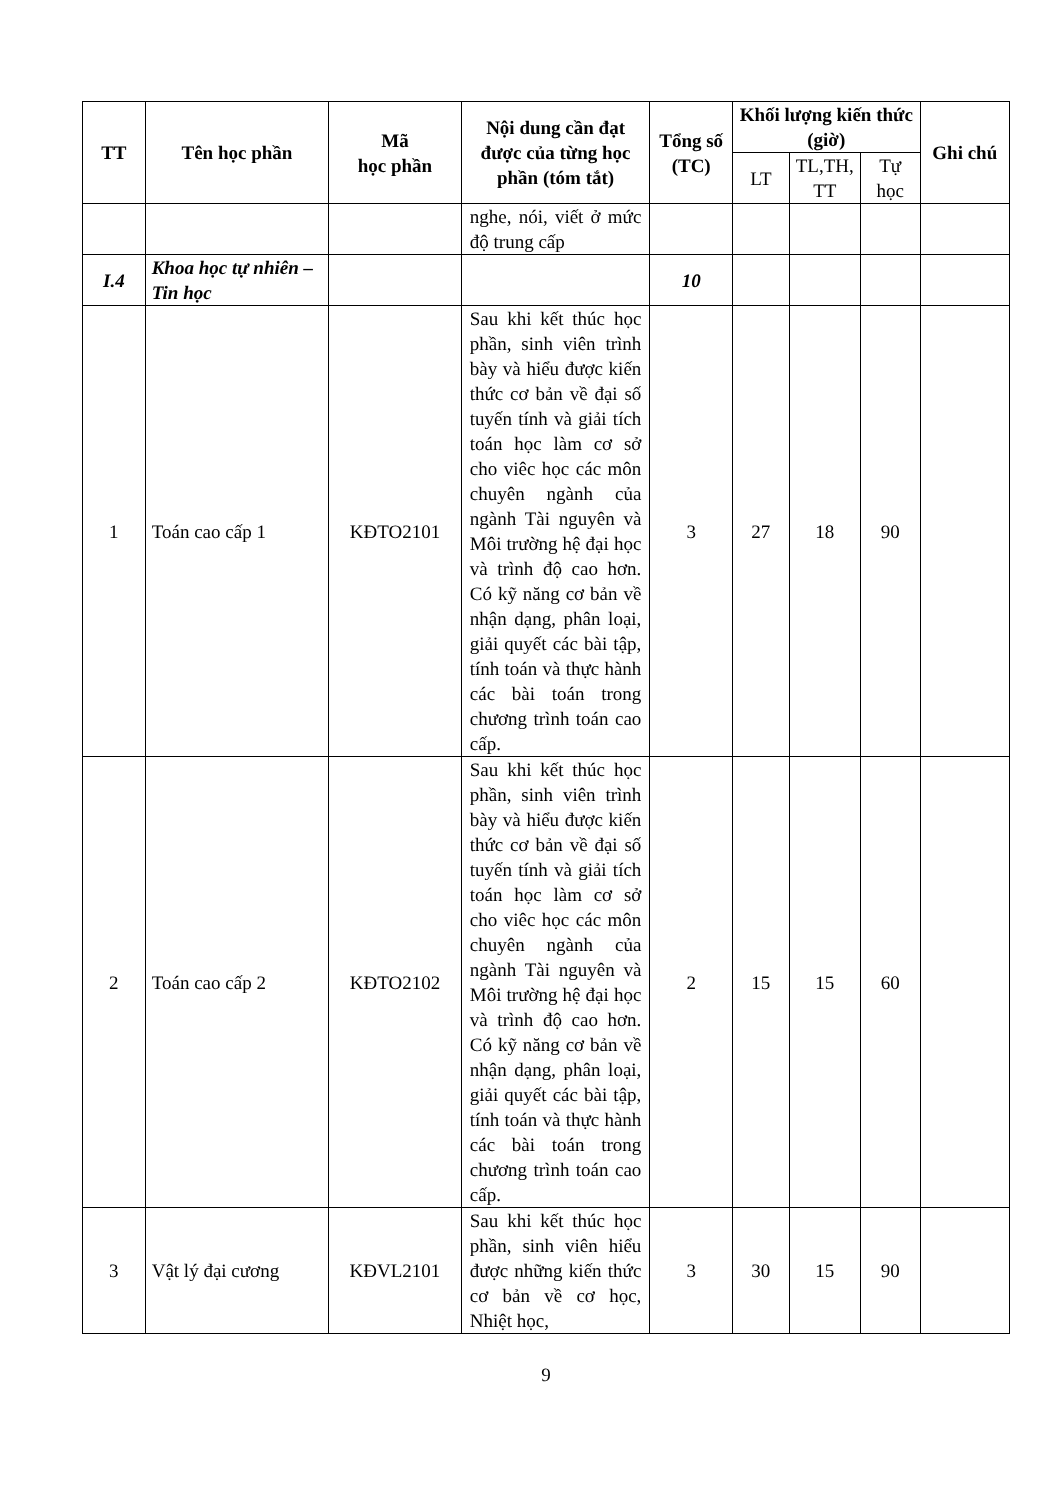| TT | Tên học phần | Mã học phần | Nội dung cần đạt được của từng học phần (tóm tắt) | Tổng số (TC) | Khối lượng kiến thức (giờ) | | | Ghi chú |
| --- | --- | --- | --- | --- | --- | --- | --- | --- |
| | | | | | LT | TL,TH, TT | Tự học | |
| | | | nghe, nói, viết ở mức độ trung cấp | | | | | |
| I.4 | Khoa học tự nhiên – Tin học | | | 10 | | | | |
| 1 | Toán cao cấp 1 | KĐTO2101 | Sau khi kết thúc học phần, sinh viên trình bày và hiểu được kiến thức cơ bản về đại số tuyến tính và giải tích toán học làm cơ sở cho viêc học các môn chuyên ngành của ngành Tài nguyên và Môi trường hệ đại học và trình độ cao hơn. Có kỹ năng cơ bản về nhận dạng, phân loại, giải quyết các bài tập, tính toán và thực hành các bài toán trong chương trình toán cao cấp. | 3 | 27 | 18 | 90 | |
| 2 | Toán cao cấp 2 | KĐTO2102 | Sau khi kết thúc học phần, sinh viên trình bày và hiểu được kiến thức cơ bản về đại số tuyến tính và giải tích toán học làm cơ sở cho viêc học các môn chuyên ngành của ngành Tài nguyên và Môi trường hệ đại học và trình độ cao hơn. Có kỹ năng cơ bản về nhận dạng, phân loại, giải quyết các bài tập, tính toán và thực hành các bài toán trong chương trình toán cao cấp. | 2 | 15 | 15 | 60 | |
| 3 | Vật lý đại cương | KĐVL2101 | Sau khi kết thúc học phần, sinh viên hiểu được những kiến thức cơ bản về cơ học, Nhiệt học, | 3 | 30 | 15 | 90 | |
9